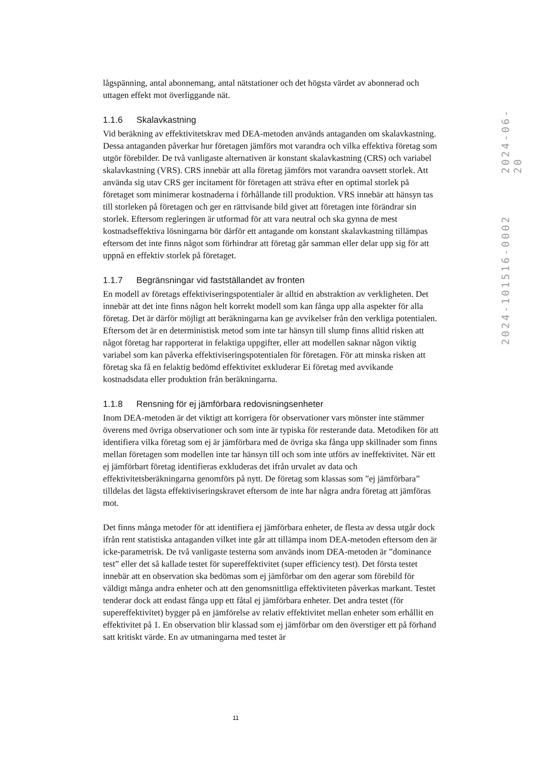lågspänning, antal abonnemang, antal nätstationer och det högsta värdet av abonnerad och uttagen effekt mot överliggande nät.
1.1.6 Skalavkastning
Vid beräkning av effektivitetskrav med DEA-metoden används antaganden om skalavkastning. Dessa antaganden påverkar hur företagen jämförs mot varandra och vilka effektiva företag som utgör förebilder. De två vanligaste alternativen är konstant skalavkastning (CRS) och variabel skalavkastning (VRS). CRS innebär att alla företag jämförs mot varandra oavsett storlek. Att använda sig utav CRS ger incitament för företagen att sträva efter en optimal storlek på företaget som minimerar kostnaderna i förhållande till produktion. VRS innebär att hänsyn tas till storleken på företagen och ger en rättvisande bild givet att företagen inte förändrar sin storlek. Eftersom regleringen är utformad för att vara neutral och ska gynna de mest kostnadseffektiva lösningarna bör därför ett antagande om konstant skalavkastning tillämpas eftersom det inte finns något som förhindrar att företag går samman eller delar upp sig för att uppnå en effektiv storlek på företaget.
1.1.7 Begränsningar vid fastställandet av fronten
En modell av företags effektiviseringspotentialer är alltid en abstraktion av verkligheten. Det innebär att det inte finns någon helt korrekt modell som kan fånga upp alla aspekter för alla företag. Det är därför möjligt att beräkningarna kan ge avvikelser från den verkliga potentialen. Eftersom det är en deterministisk metod som inte tar hänsyn till slump finns alltid risken att något företag har rapporterat in felaktiga uppgifter, eller att modellen saknar någon viktig variabel som kan påverka effektiviseringspotentialen för företagen. För att minska risken att företag ska få en felaktig bedömd effektivitet exkluderar Ei företag med avvikande kostnadsdata eller produktion från beräkningarna.
1.1.8 Rensning för ej jämförbara redovisningsenheter
Inom DEA-metoden är det viktigt att korrigera för observationer vars mönster inte stämmer överens med övriga observationer och som inte är typiska för resterande data. Metodiken för att identifiera vilka företag som ej är jämförbara med de övriga ska fånga upp skillnader som finns mellan företagen som modellen inte tar hänsyn till och som inte utförs av ineffektivitet. När ett ej jämförbart företag identifieras exkluderas det ifrån urvalet av data och effektivitetsberäkningarna genomförs på nytt. De företag som klassas som ”ej jämförbara” tilldelas det lägsta effektiviseringskravet eftersom de inte har några andra företag att jämföras mot.
Det finns många metoder för att identifiera ej jämförbara enheter, de flesta av dessa utgår dock ifrån rent statistiska antaganden vilket inte går att tillämpa inom DEA-metoden eftersom den är icke-parametrisk. De två vanligaste testerna som används inom DEA-metoden är ”dominance test” eller det så kallade testet för supereffektivitet (super efficiency test). Det första testet innebär att en observation ska bedömas som ej jämförbar om den agerar som förebild för väldigt många andra enheter och att den genomsnittliga effektiviteten påverkas markant. Testet tenderar dock att endast fånga upp ett fåtal ej jämförbara enheter. Det andra testet (för supereffektivitet) bygger på en jämförelse av relativ effektivitet mellan enheter som erhållit en effektivitet på 1. En observation blir klassad som ej jämförbar om den överstiger ett på förhand satt kritiskt värde. En av utmaningarna med testet är
2024-06-20
2024-101516-0002
11